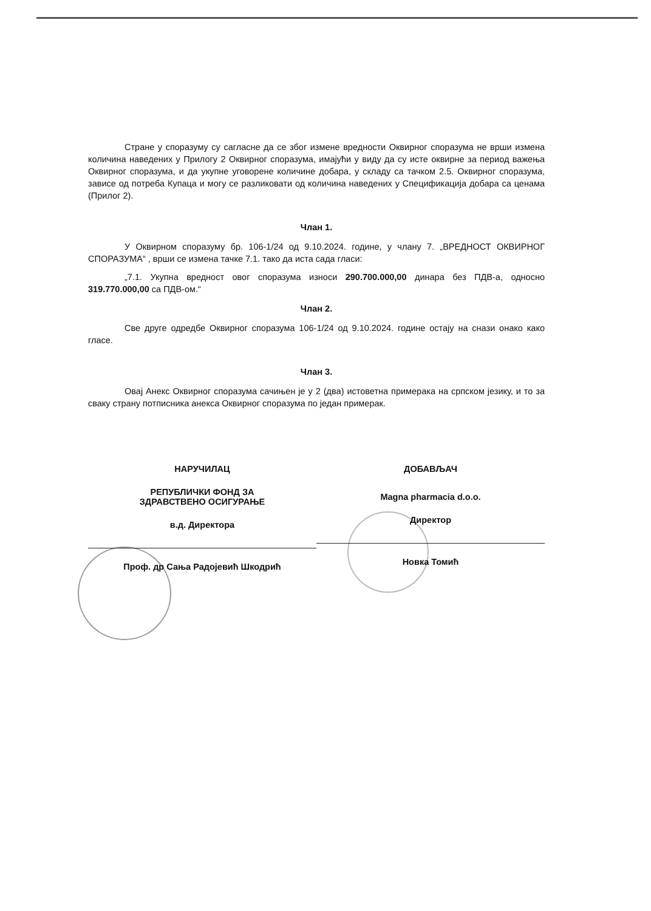Стране у споразуму су сагласне да се због измене вредности Оквирног споразума не врши измена количина наведених у Прилогу 2 Оквирног споразума, имајући у виду да су исте оквирне за период важења Оквирног споразума, и да укупне уговорене количине добара, у складу са тачком 2.5. Оквирног споразума, зависе од потреба Купаца и могу се разликовати од количина наведених у Спецификација добара са ценама (Прилог 2).
Члан 1.
У Оквирном споразуму бр. 106-1/24 од 9.10.2024. године, у члану 7. „ВРЕДНОСТ ОКВИРНОГ СПОРАЗУМА“ , врши се измена тачке 7.1. тако да иста сада гласи:
„7.1. Укупна вредност овог споразума износи 290.700.000,00 динара без ПДВ-а, односно 319.770.000,00 са ПДВ-ом.“
Члан 2.
Све друге одредбе Оквирног споразума 106-1/24 од 9.10.2024. године остају на снази онако како гласе.
Члан 3.
Овај Анекс Оквирног споразума сачињен је у 2 (два) истоветна примерака на српском језику, и то за сваку страну потписника анекса Оквирног споразума по један примерак.
НАРУЧИЛАЦ
РЕПУБЛИЧКИ ФОНД ЗА
ЗДРАВСТВЕНО ОСИГУРАЊЕ
в.д. Директора
Проф. др Сања Радојевић Шкодрић
ДОБАВЉАЧ
Magna pharmacia d.o.o.
Директор
Новка Томић